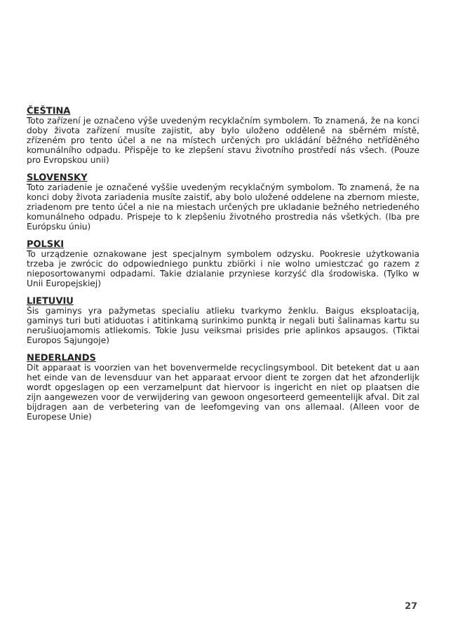ČEŠTINA
Toto zařízení je označeno výše uvedeným recyklačním symbolem. To znamená, že na konci doby života zařízení musíte zajistit, aby bylo uloženo odděleně na sběrném místě, zřízeném pro tento účel a ne na místech určených pro ukládání běžného netříděného komunálního odpadu. Přispěje to ke zlepšení stavu životního prostředí nás všech. (Pouze pro Evropskou unii)
SLOVENSKY
Toto zariadenie je označené vyššie uvedeným recyklačným symbolom. To znamená, že na konci doby života zariadenia musíte zaistiť, aby bolo uložené oddelene na zbernom mieste, zriadenom pre tento účel a nie na miestach určených pre ukladanie bežného netriedeného komunálneho odpadu. Prispeje to k zlepšeniu životného prostredia nás všetkých. (Iba pre Európsku úniu)
POLSKI
To urządzenie oznakowane jest specjalnym symbolem odzysku. Pookresie użytkowania trzeba je zwrócic do odpowiedniego punktu zbiörki i nie wolno umiestczać go razem z nieposortowanymi odpadami. Takie dzialanie przyniese korzyść dla środowiska. (Tylko w Unii Europejskiej)
LIETUVIU
Šis gaminys yra pažymetas specialiu atlieku tvarkymo ženklu. Baigus eksploataciją, gaminys turi buti atiduotas i atitinkamą surinkimo punktą ir negali buti šalinamas kartu su nerušiuojamomis atliekomis. Tokie Jusu veiksmai prisides prie aplinkos apsaugos. (Tiktai Europos Sąjungoje)
NEDERLANDS
Dit apparaat is voorzien van het bovenvermelde recyclingsymbool. Dit betekent dat u aan het einde van de levensduur van het apparaat ervoor dient te zorgen dat het afzonderlijk wordt opgeslagen op een verzamelpunt dat hiervoor is ingericht en niet op plaatsen die zijn aangewezen voor de verwijdering van gewoon ongesorteerd gemeentelijk afval. Dit zal bijdragen aan de verbetering van de leefomgeving van ons allemaal. (Alleen voor de Europese Unie)
27